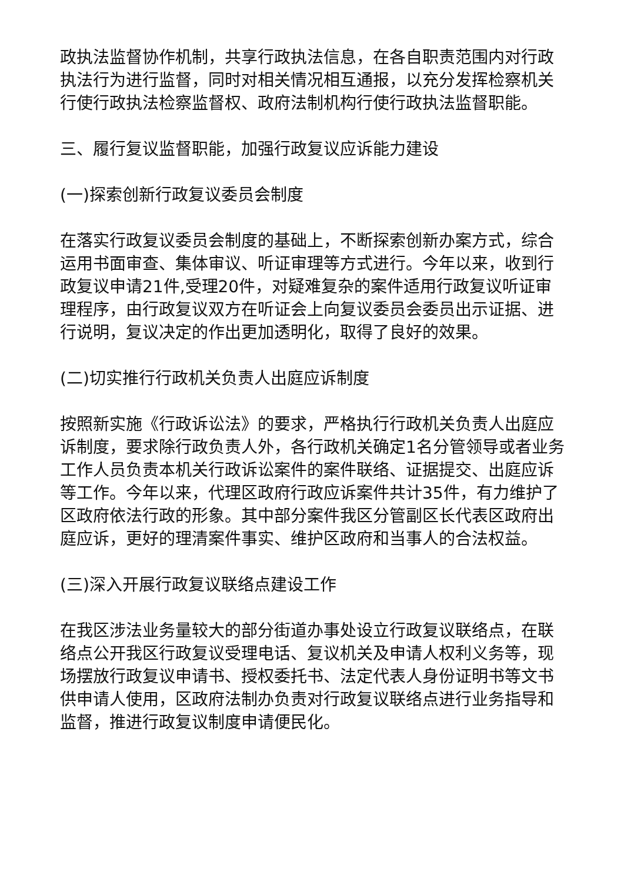政执法监督协作机制，共享行政执法信息，在各自职责范围内对行政执法行为进行监督，同时对相关情况相互通报，以充分发挥检察机关行使行政执法检察监督权、政府法制机构行使行政执法监督职能。
三、履行复议监督职能，加强行政复议应诉能力建设
(一)探索创新行政复议委员会制度
在落实行政复议委员会制度的基础上，不断探索创新办案方式，综合运用书面审查、集体审议、听证审理等方式进行。今年以来，收到行政复议申请21件,受理20件，对疑难复杂的案件适用行政复议听证审理程序，由行政复议双方在听证会上向复议委员会委员出示证据、进行说明，复议决定的作出更加透明化，取得了良好的效果。
(二)切实推行行政机关负责人出庭应诉制度
按照新实施《行政诉讼法》的要求，严格执行行政机关负责人出庭应诉制度，要求除行政负责人外，各行政机关确定1名分管领导或者业务工作人员负责本机关行政诉讼案件的案件联络、证据提交、出庭应诉等工作。今年以来，代理区政府行政应诉案件共计35件，有力维护了区政府依法行政的形象。其中部分案件我区分管副区长代表区政府出庭应诉，更好的理清案件事实、维护区政府和当事人的合法权益。
(三)深入开展行政复议联络点建设工作
在我区涉法业务量较大的部分街道办事处设立行政复议联络点，在联络点公开我区行政复议受理电话、复议机关及申请人权利义务等，现场摆放行政复议申请书、授权委托书、法定代表人身份证明书等文书供申请人使用，区政府法制办负责对行政复议联络点进行业务指导和监督，推进行政复议制度申请便民化。